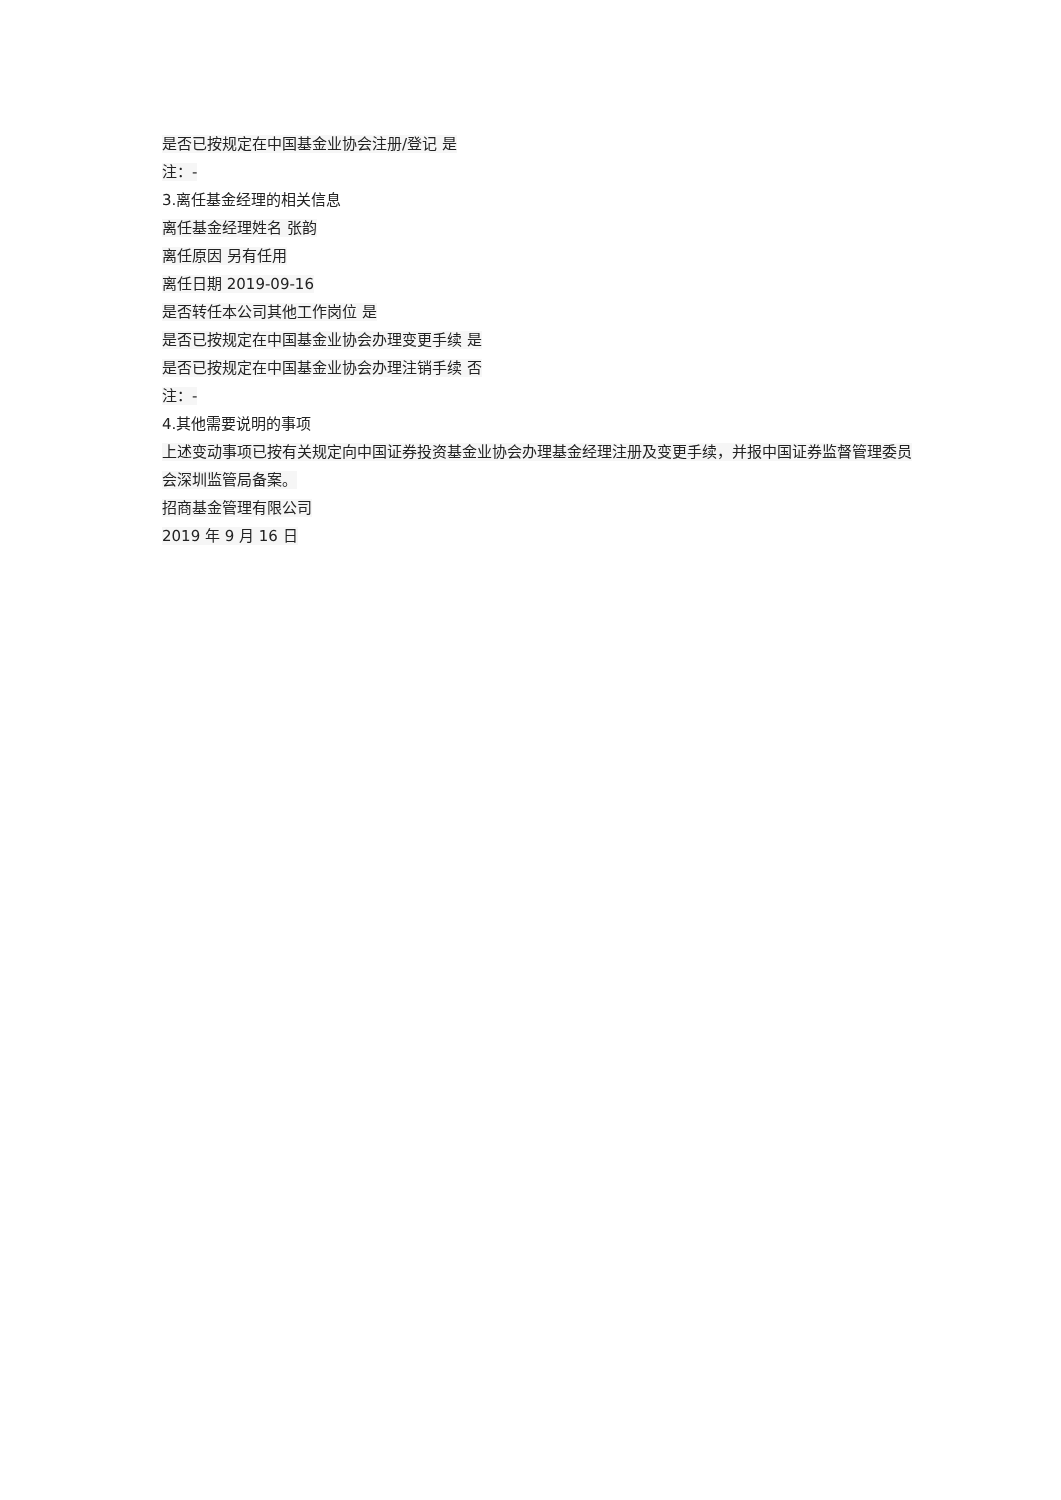是否已按规定在中国基金业协会注册/登记 是
注：-
3.离任基金经理的相关信息
离任基金经理姓名 张韵
离任原因 另有任用
离任日期 2019-09-16
是否转任本公司其他工作岗位 是
是否已按规定在中国基金业协会办理变更手续 是
是否已按规定在中国基金业协会办理注销手续 否
注：-
4.其他需要说明的事项
上述变动事项已按有关规定向中国证券投资基金业协会办理基金经理注册及变更手续，并报中国证券监督管理委员会深圳监管局备案。
招商基金管理有限公司
2019 年 9 月 16 日